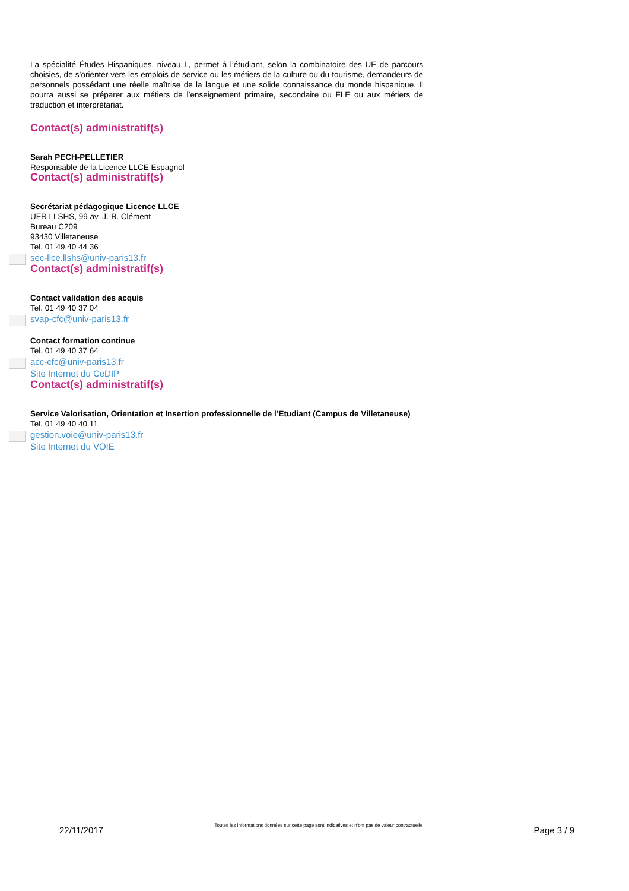La spécialité Études Hispaniques, niveau L, permet à l’étudiant, selon la combinatoire des UE de parcours choisies, de s’orienter vers les emplois de service ou les métiers de la culture ou du tourisme, demandeurs de personnels possédant une réelle maîtrise de la langue et une solide connaissance du monde hispanique. Il pourra aussi se préparer aux métiers de l’enseignement primaire, secondaire ou FLE ou aux métiers de traduction et interprétariat.
Contact(s) administratif(s)
Sarah PECH-PELLETIER
Responsable de la Licence LLCE Espagnol
Contact(s) administratif(s)
Secrétariat pédagogique Licence LLCE
UFR LLSHS, 99 av. J.-B. Clément
Bureau C209
93430 Villetaneuse
Tel. 01 49 40 44 36
sec-llce.llshs@univ-paris13.fr
Contact(s) administratif(s)
Contact validation des acquis
Tel. 01 49 40 37 04
svap-cfc@univ-paris13.fr
Contact formation continue
Tel. 01 49 40 37 64
acc-cfc@univ-paris13.fr
Site Internet du CeDIP
Contact(s) administratif(s)
Service Valorisation, Orientation et Insertion professionnelle de l’Etudiant (Campus de Villetaneuse)
Tel. 01 49 40 40 11
gestion.voie@univ-paris13.fr
Site Internet du VOIE
22/11/2017 Toutes les informations données sur cette page sont indicatives et n'ont pas de valeur contractuelle Page 3 / 9